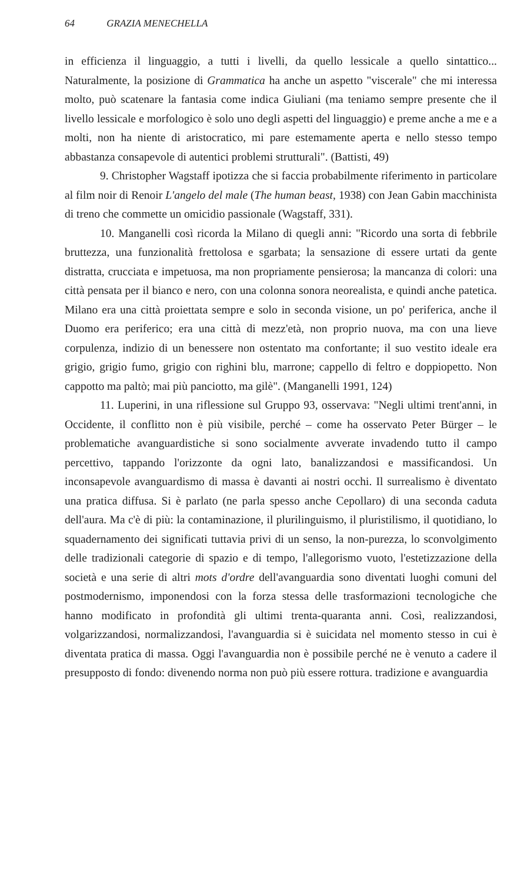64 GRAZIA MENECHELLA
in efficienza il linguaggio, a tutti i livelli, da quello lessicale a quello sintattico... Naturalmente, la posizione di Grammatica ha anche un aspetto "viscerale" che mi interessa molto, può scatenare la fantasia come indica Giuliani (ma teniamo sempre presente che il livello lessicale e morfologico è solo uno degli aspetti del linguaggio) e preme anche a me e a molti, non ha niente di aristocratico, mi pare estemamente aperta e nello stesso tempo abbastanza consapevole di autentici problemi strutturali". (Battisti, 49)
9. Christopher Wagstaff ipotizza che si faccia probabilmente riferimento in particolare al film noir di Renoir L'angelo del male (The human beast, 1938) con Jean Gabin macchinista di treno che commette un omicidio passionale (Wagstaff, 331).
10. Manganelli così ricorda la Milano di quegli anni: "Ricordo una sorta di febbrile bruttezza, una funzionalità frettolosa e sgarbata; la sensazione di essere urtati da gente distratta, crucciata e impetuosa, ma non propriamente pensierosa; la mancanza di colori: una città pensata per il bianco e nero, con una colonna sonora neorealista, e quindi anche patetica. Milano era una città proiettata sempre e solo in seconda visione, un po' periferica, anche il Duomo era periferico; era una città di mezz'età, non proprio nuova, ma con una lieve corpulenza, indizio di un benessere non ostentato ma confortante; il suo vestito ideale era grigio, grigio fumo, grigio con righini blu, marrone; cappello di feltro e doppiopetto. Non cappotto ma paltò; mai più panciotto, ma gilè". (Manganelli 1991, 124)
11. Luperini, in una riflessione sul Gruppo 93, osservava: "Negli ultimi trent'anni, in Occidente, il conflitto non è più visibile, perché – come ha osservato Peter Bürger – le problematiche avanguardistiche si sono socialmente avverate invadendo tutto il campo percettivo, tappando l'orizzonte da ogni lato, banalizzandosi e massificandosi. Un inconsapevole avanguardismo di massa è davanti ai nostri occhi. Il surrealismo è diventato una pratica diffusa. Si è parlato (ne parla spesso anche Cepollaro) di una seconda caduta dell'aura. Ma c'è di più: la contaminazione, il plurilinguismo, il pluristilismo, il quotidiano, lo squadernamento dei significati tuttavia privi di un senso, la non-purezza, lo sconvolgimento delle tradizionali categorie di spazio e di tempo, l'allegorismo vuoto, l'estetizzazione della società e una serie di altri mots d'ordre dell'avanguardia sono diventati luoghi comuni del postmodernismo, imponendosi con la forza stessa delle trasformazioni tecnologiche che hanno modificato in profondità gli ultimi trenta-quaranta anni. Così, realizzandosi, volgarizzandosi, normalizzandosi, l'avanguardia si è suicidata nel momento stesso in cui è diventata pratica di massa. Oggi l'avanguardia non è possibile perché ne è venuto a cadere il presupposto di fondo: divenendo norma non può più essere rottura. tradizione e avanguardia